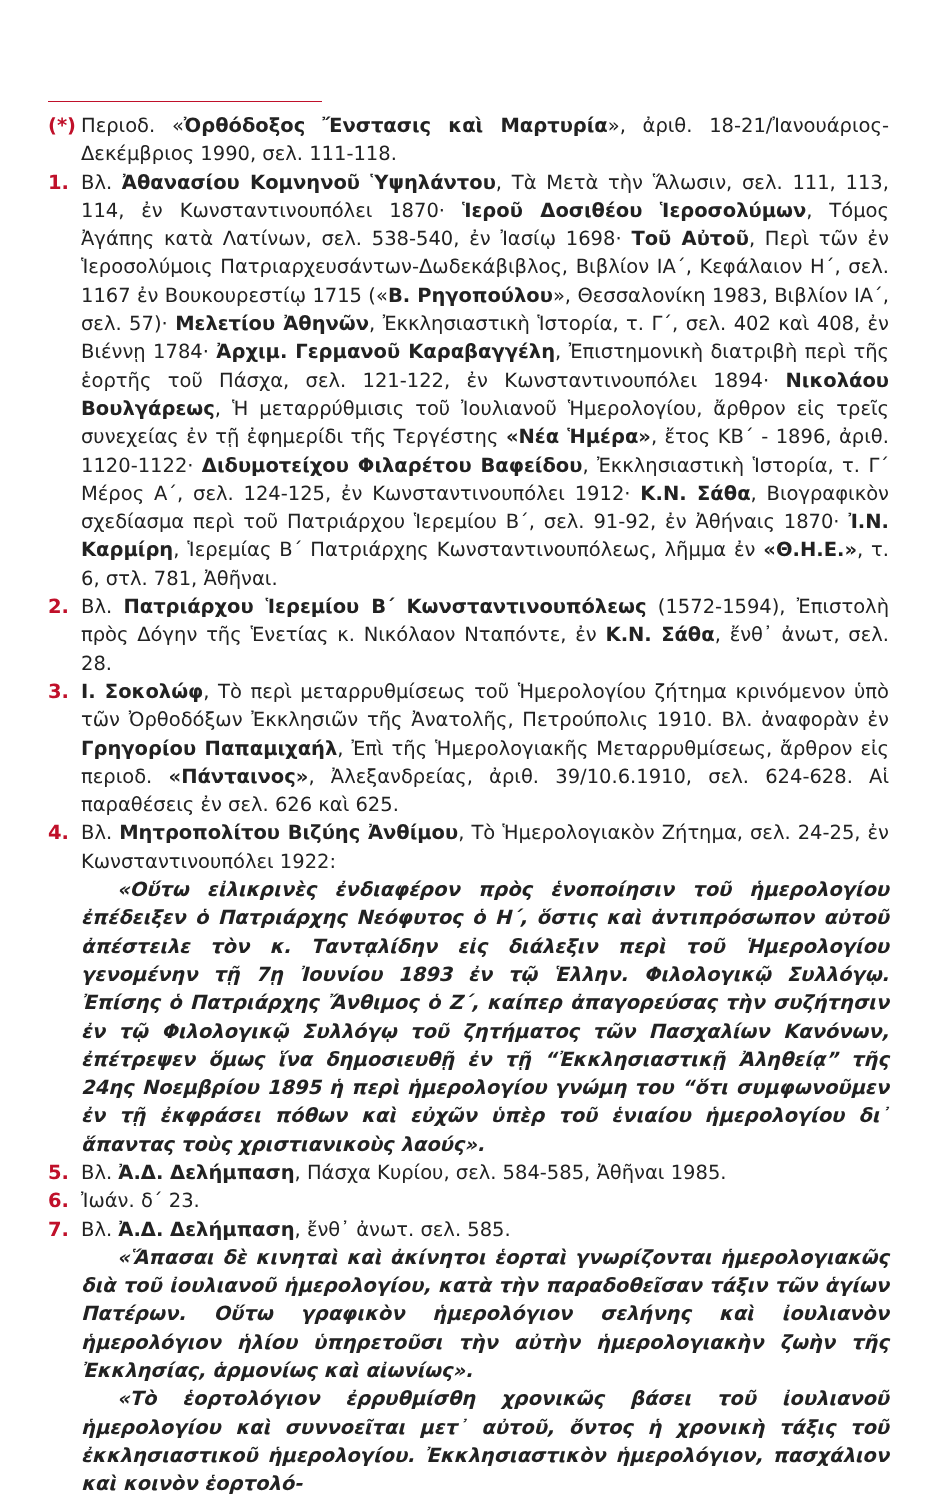(*)
Περιοδ. «Ὀρθόδοξος Ἔνστασις καὶ Μαρτυρία», ἀριθ. 18-21/Ἰανουάριος-Δεκέμβριος 1990, σελ. 111-118.
1. Βλ. Ἀθανασίου Κομνηνοῦ Ὑψηλάντου, Τὰ Μετὰ τὴν Ἅλωσιν, σελ. 111, 113, 114, ἐν Κωνσταντινουπόλει 1870· Ἱεροῦ Δοσιθέου Ἱεροσολύμων, Τόμος Ἀγάπης κατὰ Λατίνων, σελ. 538-540, ἐν Ἰασίῳ 1698· Τοῦ Αὐτοῦ, Περὶ τῶν ἐν Ἱεροσολύμοις Πατριαρχευσάντων-Δωδεκάβιβλος, Βιβλίον ΙΑ΄, Κεφάλαιον Η΄, σελ. 1167 ἐν Βουκουρεστίῳ 1715 («Β. Ρηγοπούλου», Θεσσαλονίκη 1983, Βιβλίον ΙΑ΄, σελ. 57)· Μελετίου Ἀθηνῶν, Ἐκκλησιαστικὴ Ἱστορία, τ. Γ΄, σελ. 402 καὶ 408, ἐν Βιέννῃ 1784· Ἀρχιμ. Γερμανοῦ Καραβαγγέλη, Ἐπιστημονικὴ διατριβὴ περὶ τῆς ἑορτῆς τοῦ Πάσχα, σελ. 121-122, ἐν Κωνσταντινουπόλει 1894· Νικολάου Βουλγάρεως, Ἡ μεταρρύθμισις τοῦ Ἰουλιανοῦ Ἡμερολογίου, ἄρθρον εἰς τρεῖς συνεχείας ἐν τῇ ἐφημερίδι τῆς Τεργέστης «Νέα Ἡμέρα», ἔτος ΚΒ΄ - 1896, ἀριθ. 1120-1122· Διδυμοτείχου Φιλαρέτου Βαφείδου, Ἐκκλησιαστικὴ Ἱστορία, τ. Γ΄ Μέρος Α΄, σελ. 124-125, ἐν Κωνσταντινουπόλει 1912· Κ.Ν. Σάθα, Βιογραφικὸν σχεδίασμα περὶ τοῦ Πατριάρχου Ἱερεμίου Β΄, σελ. 91-92, ἐν Ἀθήναις 1870· Ἰ.Ν. Καρμίρη, Ἱερεμίας Β΄ Πατριάρχης Κωνσταντινουπόλεως, λῆμμα ἐν «Θ.Η.Ε.», τ. 6, στλ. 781, Ἀθῆναι.
2. Βλ. Πατριάρχου Ἱερεμίου Β΄ Κωνσταντινουπόλεως (1572-1594), Ἐπιστολὴ πρὸς Δόγην τῆς Ἑνετίας κ. Νικόλαον Νταπόντε, ἐν Κ.Ν. Σάθα, ἔνθ᾽ ἀνωτ, σελ. 28.
3. Ι. Σοκολώφ, Τὸ περὶ μεταρρυθμίσεως τοῦ Ἡμερολογίου ζήτημα κρινόμενον ὑπὸ τῶν Ὀρθοδόξων Ἐκκλησιῶν τῆς Ἀνατολῆς, Πετρούπολις 1910. Βλ. ἀναφορὰν ἐν Γρηγορίου Παπαμιχαήλ, Ἐπὶ τῆς Ἡμερολογιακῆς Μεταρρυθμίσεως, ἄρθρον εἰς περιοδ. «Πάνταινος», Ἀλεξανδρείας, ἀριθ. 39/10.6.1910, σελ. 624-628. Αἱ παραθέσεις ἐν σελ. 626 καὶ 625.
4. Βλ. Μητροπολίτου Βιζύης Ἀνθίμου, Τὸ Ἡμερολογιακὸν Ζήτημα, σελ. 24-25, ἐν Κωνσταντινουπόλει 1922:
«Οὕτω εἰλικρινὲς ἐνδιαφέρον πρὸς ἑνοποίησιν τοῦ ἡμερολογίου ἐπέδειξεν ὁ Πατριάρχης Νεόφυτος ὁ Η΄, ὅστις καὶ ἀντιπρόσωπον αὐτοῦ ἀπέστειλε τὸν κ. Ταντᾳλίδην εἰς διάλεξιν περὶ τοῦ Ἡμερολογίου γενομένην τῇ 7ῃ Ἰουνίου 1893 ἐν τῷ Ἑλλην. Φιλολογικῷ Συλλόγῳ. Ἐπίσης ὁ Πατριάρχης Ἄνθιμος ὁ Ζ΄, καίπερ ἀπαγορεύσας τὴν συζήτησιν ἐν τῷ Φιλολογικῷ Συλλόγῳ τοῦ ζητήματος τῶν Πασχαλίων Κανόνων, ἐπέτρεψεν ὅμως ἵνα δημοσιευθῇ ἐν τῇ “Ἐκκλησιαστικῇ Ἀληθείᾳ” τῆς 24ης Νοεμβρίου 1895 ἡ περὶ ἡμερολογίου γνώμη του “ὅτι συμφωνοῦμεν ἐν τῇ ἐκφράσει πόθων καὶ εὐχῶν ὑπὲρ τοῦ ἑνιαίου ἡμερολογίου δι᾽ ἅπαντας τοὺς χριστιανικοὺς λαούς».
5. Βλ. Ἀ.Δ. Δελήμπαση, Πάσχα Κυρίου, σελ. 584-585, Ἀθῆναι 1985.
6. Ἰωάν. δ΄ 23.
7. Βλ. Ἀ.Δ. Δελήμπαση, ἔνθ᾽ ἀνωτ. σελ. 585.
«Ἅπασαι δὲ κινηταὶ καὶ ἀκίνητοι ἑορταὶ γνωρίζονται ἡμερολογιακῶς διὰ τοῦ ἰουλιανοῦ ἡμερολογίου, κατὰ τὴν παραδοθεῖσαν τάξιν τῶν ἁγίων Πατέρων. Οὕτω γραφικὸν ἡμερολόγιον σελήνης καὶ ἰουλιανὸν ἡμερολόγιον ἡλίου ὑπηρετοῦσι τὴν αὐτὴν ἡμερολογιακὴν ζωὴν τῆς Ἐκκλησίας, ἁρμονίως καὶ αἰωνίως».
«Τὸ ἑορτολόγιον ἐρρυθμίσθη χρονικῶς βάσει τοῦ ἰουλιανοῦ ἡμερολογίου καὶ συννοεῖται μετ᾽ αὐτοῦ, ὄντος ἡ χρονικὴ τάξις τοῦ ἐκκλησιαστικοῦ ἡμερολογίου. Ἐκκλησιαστικὸν ἡμερολόγιον, πασχάλιον καὶ κοινὸν ἑορτολό-